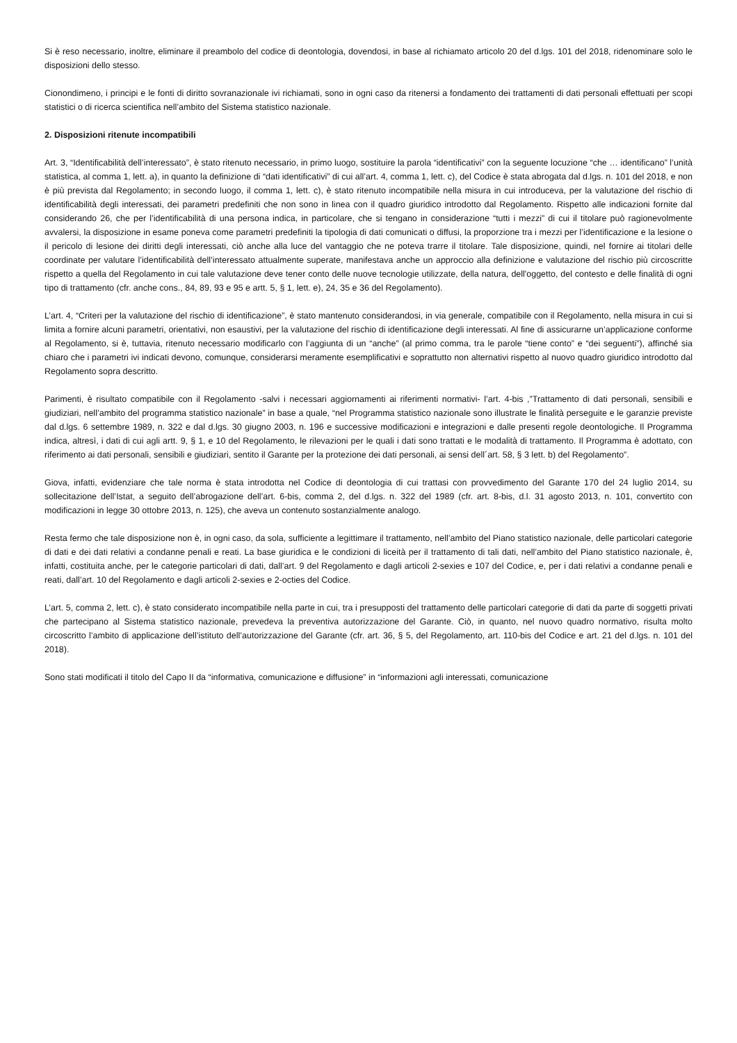Si è reso necessario, inoltre, eliminare il preambolo del codice di deontologia, dovendosi, in base al richiamato articolo 20 del d.lgs. 101 del 2018, ridenominare solo le disposizioni dello stesso.
Cionondimeno, i principi e le fonti di diritto sovranazionale ivi richiamati, sono in ogni caso da ritenersi a fondamento dei trattamenti di dati personali effettuati per scopi statistici o di ricerca scientifica nell’ambito del Sistema statistico nazionale.
2. Disposizioni ritenute incompatibili
Art. 3, “Identificabilità dell’interessato”, è stato ritenuto necessario, in primo luogo, sostituire la parola “identificativi” con la seguente locuzione “che … identificano” l’unità statistica, al comma 1, lett. a), in quanto la definizione di “dati identificativi” di cui all’art. 4, comma 1, lett. c), del Codice è stata abrogata dal d.lgs. n. 101 del 2018, e non è più prevista dal Regolamento; in secondo luogo, il comma 1, lett. c), è stato ritenuto incompatibile nella misura in cui introduceva, per la valutazione del rischio di identificabilità degli interessati, dei parametri predefiniti che non sono in linea con il quadro giuridico introdotto dal Regolamento. Rispetto alle indicazioni fornite dal considerando 26, che per l’identificabilità di una persona indica, in particolare, che si tengano in considerazione “tutti i mezzi” di cui il titolare può ragionevolmente avvalersi, la disposizione in esame poneva come parametri predefiniti la tipologia di dati comunicati o diffusi, la proporzione tra i mezzi per l’identificazione e la lesione o il pericolo di lesione dei diritti degli interessati, ciò anche alla luce del vantaggio che ne poteva trarre il titolare. Tale disposizione, quindi, nel fornire ai titolari delle coordinate per valutare l’identificabilità dell’interessato attualmente superate, manifestava anche un approccio alla definizione e valutazione del rischio più circoscritte rispetto a quella del Regolamento in cui tale valutazione deve tener conto delle nuove tecnologie utilizzate, della natura, dell'oggetto, del contesto e delle finalità di ogni tipo di trattamento (cfr. anche cons., 84, 89, 93 e 95 e artt. 5, § 1, lett. e), 24, 35 e 36 del Regolamento).
L’art. 4, “Criteri per la valutazione del rischio di identificazione”, è stato mantenuto considerandosi, in via generale, compatibile con il Regolamento, nella misura in cui si limita a fornire alcuni parametri, orientativi, non esaustivi, per la valutazione del rischio di identificazione degli interessati. Al fine di assicurarne un’applicazione conforme al Regolamento, si è, tuttavia, ritenuto necessario modificarlo con l’aggiunta di un “anche” (al primo comma, tra le parole “tiene conto” e “dei seguenti”), affinché sia chiaro che i parametri ivi indicati devono, comunque, considerarsi meramente esemplificativi e soprattutto non alternativi rispetto al nuovo quadro giuridico introdotto dal Regolamento sopra descritto.
Parimenti, è risultato compatibile con il Regolamento -salvi i necessari aggiornamenti ai riferimenti normativi- l’art. 4-bis ,”Trattamento di dati personali, sensibili e giudiziari, nell’ambito del programma statistico nazionale” in base a quale, “nel Programma statistico nazionale sono illustrate le finalità perseguite e le garanzie previste dal d.lgs. 6 settembre 1989, n. 322 e dal d.lgs. 30 giugno 2003, n. 196 e successive modificazioni e integrazioni e dalle presenti regole deontologiche. Il Programma indica, altresì, i dati di cui agli artt. 9, § 1, e 10 del Regolamento, le rilevazioni per le quali i dati sono trattati e le modalità di trattamento. Il Programma è adottato, con riferimento ai dati personali, sensibili e giudiziari, sentito il Garante per la protezione dei dati personali, ai sensi dell´art. 58, § 3 lett. b) del Regolamento”.
Giova, infatti, evidenziare che tale norma è stata introdotta nel Codice di deontologia di cui trattasi con provvedimento del Garante 170 del 24 luglio 2014, su sollecitazione dell’Istat, a seguito dell’abrogazione dell’art. 6-bis, comma 2, del d.lgs. n. 322 del 1989 (cfr. art. 8-bis, d.l. 31 agosto 2013, n. 101, convertito con modificazioni in legge 30 ottobre 2013, n. 125), che aveva un contenuto sostanzialmente analogo.
Resta fermo che tale disposizione non è, in ogni caso, da sola, sufficiente a legittimare il trattamento, nell’ambito del Piano statistico nazionale, delle particolari categorie di dati e dei dati relativi a condanne penali e reati. La base giuridica e le condizioni di liceità per il trattamento di tali dati, nell’ambito del Piano statistico nazionale, è, infatti, costituita anche, per le categorie particolari di dati, dall’art. 9 del Regolamento e dagli articoli 2-sexies e 107 del Codice, e, per i dati relativi a condanne penali e reati, dall’art. 10 del Regolamento e dagli articoli 2-sexies e 2-octies del Codice.
L’art. 5, comma 2, lett. c), è stato considerato incompatibile nella parte in cui, tra i presupposti del trattamento delle particolari categorie di dati da parte di soggetti privati che partecipano al Sistema statistico nazionale, prevedeva la preventiva autorizzazione del Garante. Ciò, in quanto, nel nuovo quadro normativo, risulta molto circoscritto l’ambito di applicazione dell’istituto dell’autorizzazione del Garante (cfr. art. 36, § 5, del Regolamento, art. 110-bis del Codice e art. 21 del d.lgs. n. 101 del 2018).
Sono stati modificati il titolo del Capo II da “informativa, comunicazione e diffusione” in “informazioni agli interessati, comunicazione